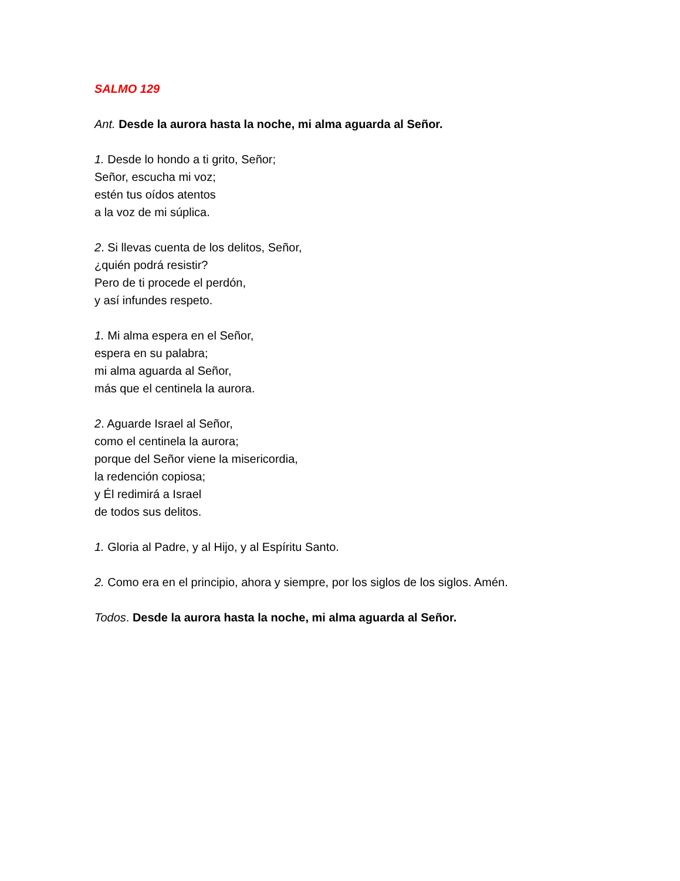SALMO 129
Ant. Desde la aurora hasta la noche, mi alma aguarda al Señor.
1. Desde lo hondo a ti grito, Señor;
Señor, escucha mi voz;
estén tus oídos atentos
a la voz de mi súplica.
2. Si llevas cuenta de los delitos, Señor,
¿quién podrá resistir?
Pero de ti procede el perdón,
y así infundes respeto.
1. Mi alma espera en el Señor,
espera en su palabra;
mi alma aguarda al Señor,
más que el centinela la aurora.
2. Aguarde Israel al Señor,
como el centinela la aurora;
porque del Señor viene la misericordia,
la redención copiosa;
y Él redimirá a Israel
de todos sus delitos.
1. Gloria al Padre, y al Hijo, y al Espíritu Santo.
2. Como era en el principio, ahora y siempre, por los siglos de los siglos. Amén.
Todos. Desde la aurora hasta la noche, mi alma aguarda al Señor.